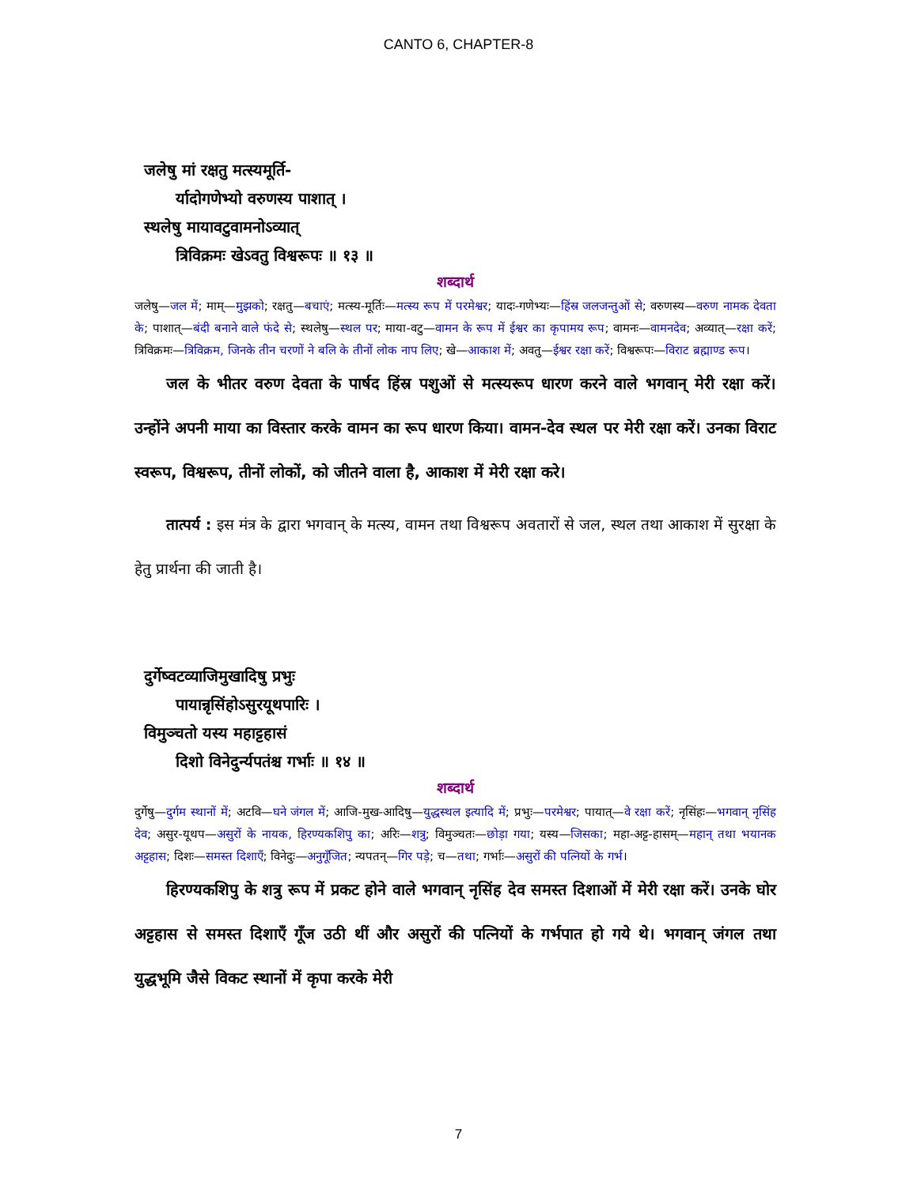CANTO 6, CHAPTER-8
जलेषु मां रक्षतु मत्स्यमूर्ति-
र्यादोगणेभ्यो वरुणस्य पाशात् ।
स्थलेषु मायावटुवामनोऽव्यात्
त्रिविक्रमः खेऽवतु विश्वरूपः ॥ १३ ॥
शब्दार्थ
जलेषु—जल में; माम्—मुझको; रक्षतु—बचाएं; मत्स्य-मूर्तिः—मत्स्य रूप में परमेश्वर; यादः-गणेभ्यः—हिंस्र जलजन्तुओं से; वरुणस्य—वरुण नामक देवता के; पाशात्—बंदी बनाने वाले फंदे से; स्थलेषु—स्थल पर; माया-वटु—वामन के रूप में ईश्वर का कृपामय रूप; वामनः—वामनदेव; अव्यात्—रक्षा करें; त्रिविक्रमः—त्रिविक्रम, जिनके तीन चरणों ने बलि के तीनों लोक नाप लिए; खे—आकाश में; अवतु—ईश्वर रक्षा करें; विश्वरूपः—विराट ब्रह्माण्ड रूप।
जल के भीतर वरुण देवता के पार्षद हिंस्र पशुओं से मत्स्यरूप धारण करने वाले भगवान् मेरी रक्षा करें। उन्होंने अपनी माया का विस्तार करके वामन का रूप धारण किया। वामन-देव स्थल पर मेरी रक्षा करें। उनका विराट स्वरूप, विश्वरूप, तीनों लोकों, को जीतने वाला है, आकाश में मेरी रक्षा करे।
तात्पर्य : इस मंत्र के द्वारा भगवान् के मत्स्य, वामन तथा विश्वरूप अवतारों से जल, स्थल तथा आकाश में सुरक्षा के हेतु प्रार्थना की जाती है।
दुर्गेष्वटव्याजिमुखादिषु प्रभुः
पायान्नृसिंहोऽसुरयूथपारिः ।
विमुञ्चतो यस्य महाट्टहासं
दिशो विनेदुर्न्यपतंश्च गर्भाः ॥ १४ ॥
शब्दार्थ
दुर्गेषु—दुर्गम स्थानों में; अटवि—घने जंगल में; आजि-मुख-आदिषु—युद्धस्थल इत्यादि में; प्रभुः—परमेश्वर; पायात्—वे रक्षा करें; नृसिंहः—भगवान् नृसिंह देव; असुर-यूथप—असुरों के नायक, हिरण्यकशिपु का; अरिः—शत्रु; विमुञ्चतः—छोड़ा गया; यस्य—जिसका; महा-अट्ट-हासम्—महान् तथा भयानक अट्टहास; दिशः—समस्त दिशाएँ; विनेदुः—अनुगूँजित; न्यपतन्—गिर पड़े; च—तथा; गर्भाः—असुरों की पत्नियों के गर्भ।
हिरण्यकशिपु के शत्रु रूप में प्रकट होने वाले भगवान् नृसिंह देव समस्त दिशाओं में मेरी रक्षा करें। उनके घोर अट्टहास से समस्त दिशाएँ गूँज उठी थीं और असुरों की पत्नियों के गर्भपात हो गये थे। भगवान् जंगल तथा युद्धभूमि जैसे विकट स्थानों में कृपा करके मेरी
7